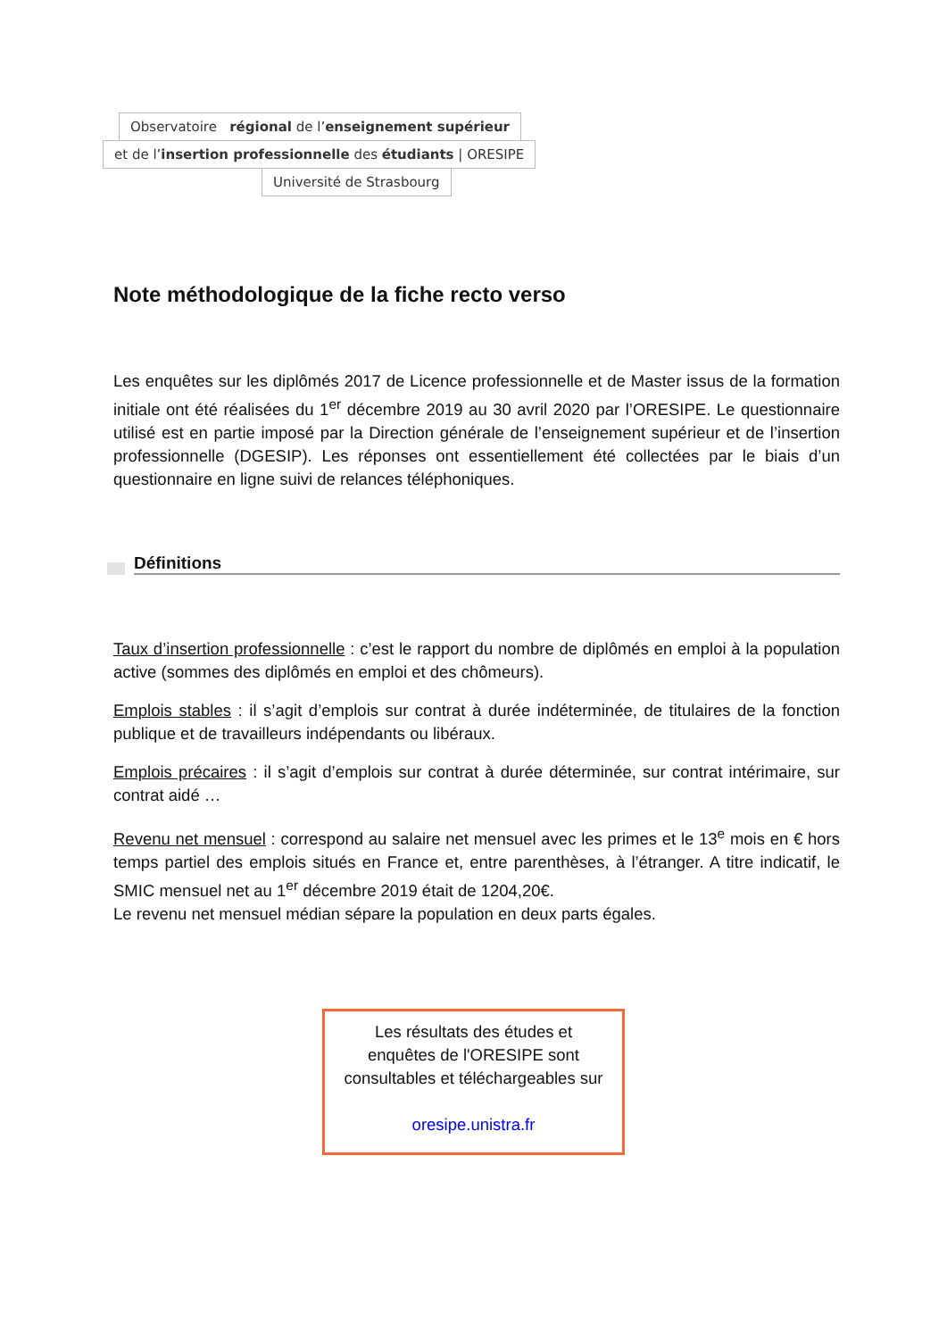Observatoire régional de l’enseignement supérieur
et de l’insertion professionnelle des étudiants | ORESIPE
Université de Strasbourg
Note méthodologique de la fiche recto verso
Les enquêtes sur les diplômés 2017 de Licence professionnelle et de Master issus de la formation initiale ont été réalisées du 1<sup>er</sup> décembre 2019 au 30 avril 2020 par l’ORESIPE. Le questionnaire utilisé est en partie imposé par la Direction générale de l’enseignement supérieur et de l’insertion professionnelle (DGESIP). Les réponses ont essentiellement été collectées par le biais d’un questionnaire en ligne suivi de relances téléphoniques.
Définitions
Taux d’insertion professionnelle : c’est le rapport du nombre de diplômés en emploi à la population active (sommes des diplômés en emploi et des chômeurs).
Emplois stables : il s’agit d’emplois sur contrat à durée indéterminée, de titulaires de la fonction publique et de travailleurs indépendants ou libéraux.
Emplois précaires : il s’agit d’emplois sur contrat à durée déterminée, sur contrat intérimaire, sur contrat aidé …
Revenu net mensuel : correspond au salaire net mensuel avec les primes et le 13<sup>e</sup> mois en € hors temps partiel des emplois situés en France et, entre parenthèses, à l’étranger. A titre indicatif, le SMIC mensuel net au 1<sup>er</sup> décembre 2019 était de 1204,20€.
Le revenu net mensuel médian sépare la population en deux parts égales.
Les résultats des études et
enquêtes de l'ORESIPE sont
consultables et téléchargeables sur
oresipe.unistra.fr